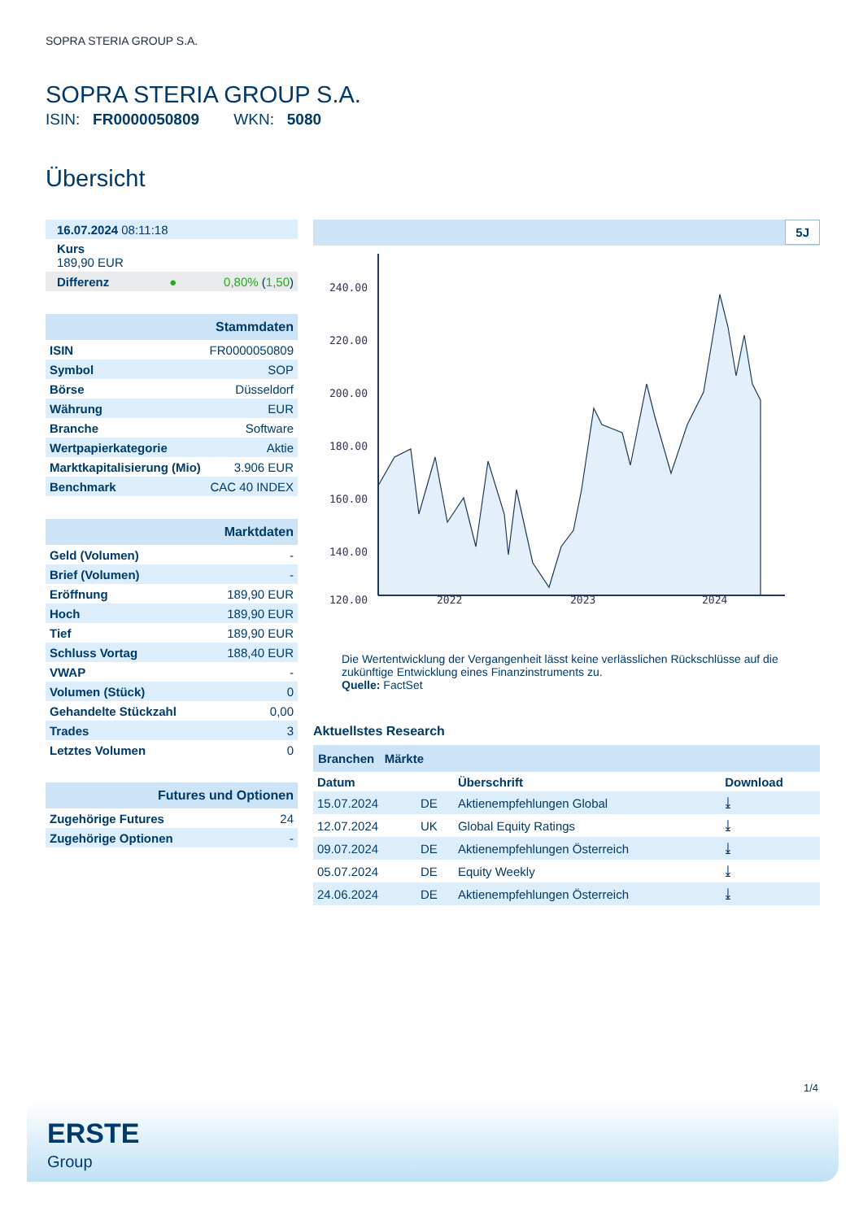SOPRA STERIA GROUP S.A.
SOPRA STERIA GROUP S.A.
ISIN: FR0000050809 WKN: 5080
Übersicht
| 16.07.2024 08:11:18 | |
| Kurs 189,90 EUR | |
| Differenz ● | 0,80% ( 1,50 ) |
| Stammdaten | |
| ISIN | FR0000050809 |
| Symbol | SOP |
| Börse | Düsseldorf |
| Währung | EUR |
| Branche | Software |
| Wertpapierkategorie | Aktie |
| Marktkapitalisierung (Mio) | 3.906 EUR |
| Benchmark | CAC 40 INDEX |
| Marktdaten | |
| Geld (Volumen) | - |
| Brief (Volumen) | - |
| Eröffnung | 189,90 EUR |
| Hoch | 189,90 EUR |
| Tief | 189,90 EUR |
| Schluss Vortag | 188,40 EUR |
| VWAP | - |
| Volumen (Stück) | 0 |
| Gehandelte Stückzahl | 0,00 |
| Trades | 3 |
| Letztes Volumen | 0 |
| Futures und Optionen | |
| Zugehörige Futures | 24 |
| Zugehörige Optionen | - |
5J
240.00
220.00
200.00
180.00
160.00
140.00
120.00
2022
2023
2024
Die Wertentwicklung der Vergangenheit lässt keine verlässlichen Rückschlüsse auf die zukünftige Entwicklung eines Finanzinstruments zu.
Quelle: FactSet
Aktuellstes Research
Branchen Märkte
| Datum | | Überschrift | Download |
| --- | --- | --- | --- |
| 15.07.2024 | DE | Aktienempfehlungen Global | ⤓ |
| 12.07.2024 | UK | Global Equity Ratings | ⤓ |
| 09.07.2024 | DE | Aktienempfehlungen Österreich | ⤓ |
| 05.07.2024 | DE | Equity Weekly | ⤓ |
| 24.06.2024 | DE | Aktienempfehlungen Österreich | ⤓ |
1/4
ERSTE
Group